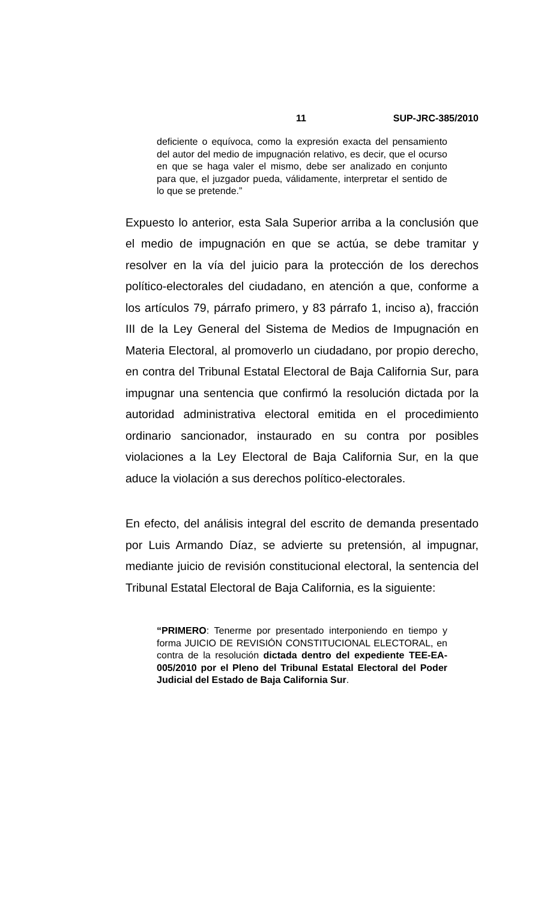11 SUP-JRC-385/2010
deficiente o equívoca, como la expresión exacta del pensamiento del autor del medio de impugnación relativo, es decir, que el ocurso en que se haga valer el mismo, debe ser analizado en conjunto para que, el juzgador pueda, válidamente, interpretar el sentido de lo que se pretende.”
Expuesto lo anterior, esta Sala Superior arriba a la conclusión que el medio de impugnación en que se actúa, se debe tramitar y resolver en la vía del juicio para la protección de los derechos político-electorales del ciudadano, en atención a que, conforme a los artículos 79, párrafo primero, y 83 párrafo 1, inciso a), fracción III de la Ley General del Sistema de Medios de Impugnación en Materia Electoral, al promoverlo un ciudadano, por propio derecho, en contra del Tribunal Estatal Electoral de Baja California Sur, para impugnar una sentencia que confirmó la resolución dictada por la autoridad administrativa electoral emitida en el procedimiento ordinario sancionador, instaurado en su contra por posibles violaciones a la Ley Electoral de Baja California Sur, en la que aduce la violación a sus derechos político-electorales.
En efecto, del análisis integral del escrito de demanda presentado por Luis Armando Díaz, se advierte su pretensión, al impugnar, mediante juicio de revisión constitucional electoral, la sentencia del Tribunal Estatal Electoral de Baja California, es la siguiente:
“PRIMERO: Tenerme por presentado interponiendo en tiempo y forma JUICIO DE REVISIÓN CONSTITUCIONAL ELECTORAL, en contra de la resolución dictada dentro del expediente TEE-EA-005/2010 por el Pleno del Tribunal Estatal Electoral del Poder Judicial del Estado de Baja California Sur.